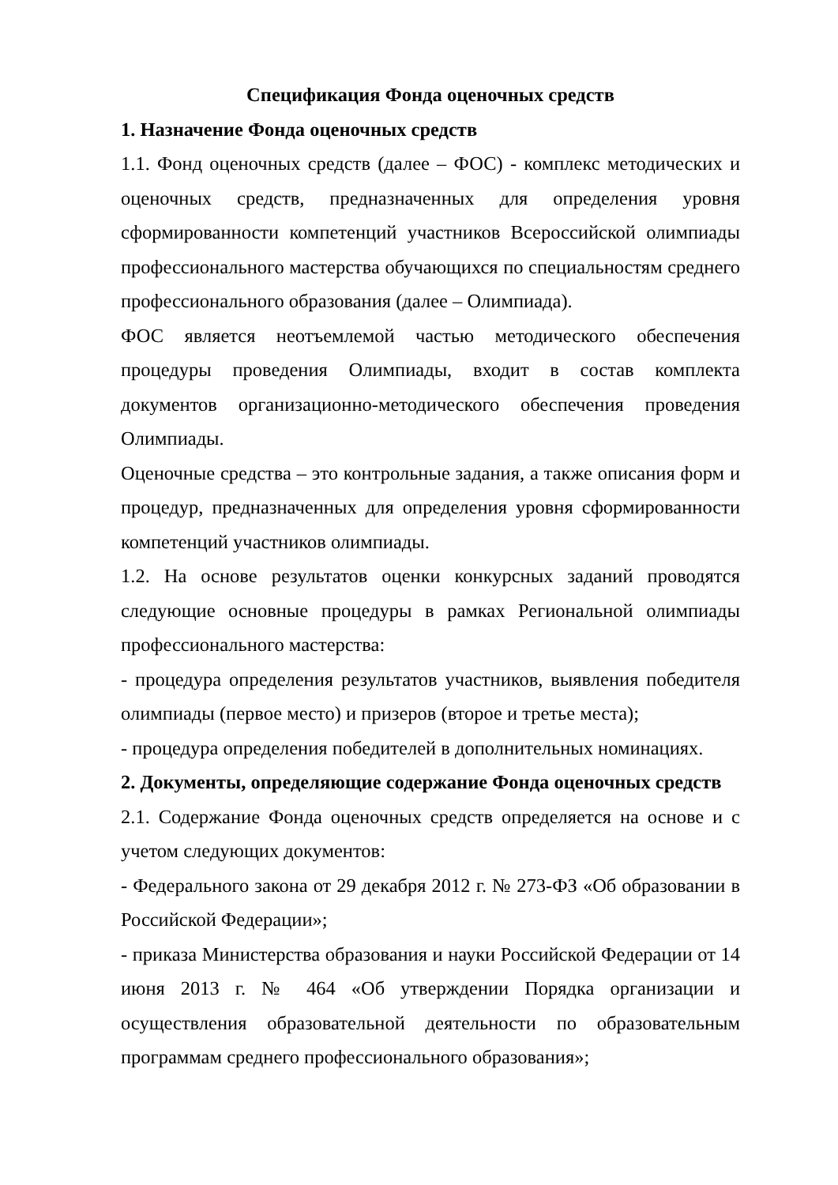Спецификация Фонда оценочных средств
1. Назначение Фонда оценочных средств
1.1. Фонд оценочных средств (далее – ФОС) - комплекс методических и оценочных средств, предназначенных для определения уровня сформированности компетенций участников Всероссийской олимпиады профессионального мастерства обучающихся по специальностям среднего профессионального образования (далее – Олимпиада).
ФОС является неотъемлемой частью методического обеспечения процедуры проведения Олимпиады, входит в состав комплекта документов организационно-методического обеспечения проведения Олимпиады.
Оценочные средства – это контрольные задания, а также описания форм и процедур, предназначенных для определения уровня сформированности компетенций участников олимпиады.
1.2. На основе результатов оценки конкурсных заданий проводятся следующие основные процедуры в рамках Региональной олимпиады профессионального мастерства:
- процедура определения результатов участников, выявления победителя олимпиады (первое место) и призеров (второе и третье места);
- процедура определения победителей в дополнительных номинациях.
2. Документы, определяющие содержание Фонда оценочных средств
2.1. Содержание Фонда оценочных средств определяется на основе и с учетом следующих документов:
- Федерального закона от 29 декабря 2012 г. № 273-ФЗ «Об образовании в Российской Федерации»;
- приказа Министерства образования и науки Российской Федерации от 14 июня 2013 г. № 464 «Об утверждении Порядка организации и осуществления образовательной деятельности по образовательным программам среднего профессионального образования»;